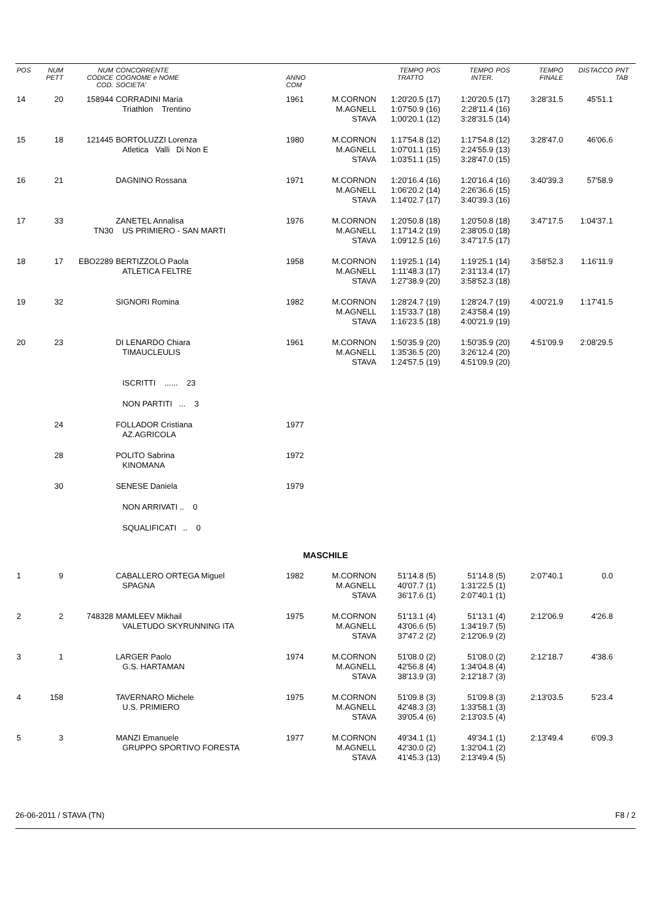| POS | NUM PETT | NUM CODICE COD. | CONCORRENTE COGNOME e NOME SOCIETA' | ANNO COM | | TEMPO TRATTO | POS | TEMPO INTER. | POS | TEMPO FINALE | DISTACCO | PNT TAB |
| --- | --- | --- | --- | --- | --- | --- | --- | --- | --- | --- | --- | --- |
| 14 | 20 | 158944 | CORRADINI Maria Triathlon Trentino | 1961 | M.CORNON M.AGNELL STAVA | 1:20'20.5 1:07'50.9 1:00'20.1 | (17) (16) (12) | 1:20'20.5 2:28'11.4 3:28'31.5 | (17) (16) (14) | 3:28'31.5 | 45'51.1 | |
| 15 | 18 | 121445 | BORTOLUZZI Lorenza Atletica Valli Di Non E | 1980 | M.CORNON M.AGNELL STAVA | 1:17'54.8 1:07'01.1 1:03'51.1 | (12) (15) (15) | 1:17'54.8 2:24'55.9 3:28'47.0 | (12) (13) (15) | 3:28'47.0 | 46'06.6 | |
| 16 | 21 | | DAGNINO Rossana | 1971 | M.CORNON M.AGNELL STAVA | 1:20'16.4 1:06'20.2 1:14'02.7 | (16) (14) (17) | 1:20'16.4 2:26'36.6 3:40'39.3 | (16) (15) (16) | 3:40'39.3 | 57'58.9 | |
| 17 | 33 | TN30 | ZANETEL Annalisa US PRIMIERO - SAN MARTI | 1976 | M.CORNON M.AGNELL STAVA | 1:20'50.8 1:17'14.2 1:09'12.5 | (18) (19) (16) | 1:20'50.8 2:38'05.0 3:47'17.5 | (18) (18) (17) | 3:47'17.5 | 1:04'37.1 | |
| 18 | 17 | EBO2289 | BERTIZZOLO Paola ATLETICA FELTRE | 1958 | M.CORNON M.AGNELL STAVA | 1:19'25.1 1:11'48.3 1:27'38.9 | (14) (17) (20) | 1:19'25.1 2:31'13.4 3:58'52.3 | (14) (17) (18) | 3:58'52.3 | 1:16'11.9 | |
| 19 | 32 | | SIGNORI Romina | 1982 | M.CORNON M.AGNELL STAVA | 1:28'24.7 1:15'33.7 1:16'23.5 | (19) (18) (18) | 1:28'24.7 2:43'58.4 4:00'21.9 | (19) (19) (19) | 4:00'21.9 | 1:17'41.5 | |
| 20 | 23 | | DI LENARDO Chiara TIMAUCLEULIS | 1961 | M.CORNON M.AGNELL STAVA | 1:50'35.9 1:35'36.5 1:24'57.5 | (20) (20) (19) | 1:50'35.9 3:26'12.4 4:51'09.9 | (20) (20) (20) | 4:51'09.9 | 2:08'29.5 | |
| | | | ISCRITTI ...... 23 | | | | | | | | | |
| | | | NON PARTITI ... 3 | | | | | | | | | |
| | 24 | | FOLLADOR Cristiana AZ.AGRICOLA | 1977 | | | | | | | | |
| | 28 | | POLITO Sabrina KINOMANA | 1972 | | | | | | | | |
| | 30 | | SENESE Daniela | 1979 | | | | | | | | |
| | | | NON ARRIVATI .. 0 | | | | | | | | | |
| | | | SQUALIFICATI .. 0 | | | | | | | | | |
| MASCHILE | | | | | | | | | | | | |
| 1 | 9 | | CABALLERO ORTEGA Miguel SPAGNA | 1982 | M.CORNON M.AGNELL STAVA | 51'14.8 40'07.7 36'17.6 | (5) (1) (1) | 51'14.8 1:31'22.5 2:07'40.1 | (5) (1) (1) | 2:07'40.1 | 0.0 | |
| 2 | 2 | 748328 | MAMLEEV Mikhail VALETUDO SKYRUNNING ITA | 1975 | M.CORNON M.AGNELL STAVA | 51'13.1 43'06.6 37'47.2 | (4) (5) (2) | 51'13.1 1:34'19.7 2:12'06.9 | (4) (5) (2) | 2:12'06.9 | 4'26.8 | |
| 3 | 1 | | LARGER Paolo G.S. HARTAMAN | 1974 | M.CORNON M.AGNELL STAVA | 51'08.0 42'56.8 38'13.9 | (2) (4) (3) | 51'08.0 1:34'04.8 2:12'18.7 | (2) (4) (3) | 2:12'18.7 | 4'38.6 | |
| 4 | 158 | | TAVERNARO Michele U.S. PRIMIERO | 1975 | M.CORNON M.AGNELL STAVA | 51'09.8 42'48.3 39'05.4 | (3) (3) (6) | 51'09.8 1:33'58.1 2:13'03.5 | (3) (3) (4) | 2:13'03.5 | 5'23.4 | |
| 5 | 3 | | MANZI Emanuele GRUPPO SPORTIVO FORESTA | 1977 | M.CORNON M.AGNELL STAVA | 49'34.1 42'30.0 41'45.3 | (1) (2) (13) | 49'34.1 1:32'04.1 2:13'49.4 | (1) (2) (5) | 2:13'49.4 | 6'09.3 | |
26-06-2011 / STAVA (TN) F8 / 2